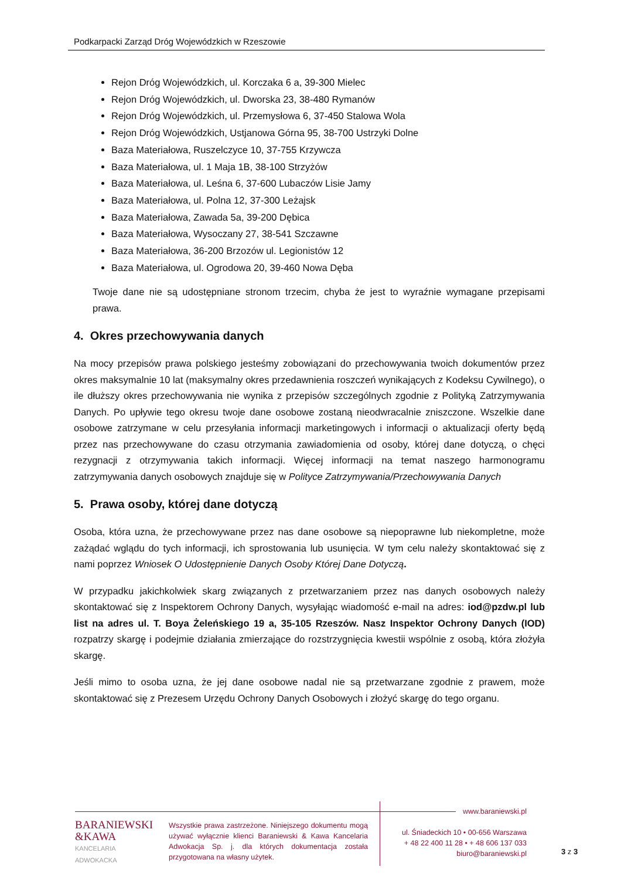Podkarpacki Zarząd Dróg Wojewódzkich w Rzeszowie
Rejon Dróg Wojewódzkich, ul. Korczaka 6 a, 39-300 Mielec
Rejon Dróg Wojewódzkich, ul. Dworska 23, 38-480 Rymanów
Rejon Dróg Wojewódzkich, ul. Przemysłowa 6, 37-450 Stalowa Wola
Rejon Dróg Wojewódzkich, Ustjanowa Górna 95, 38-700 Ustrzyki Dolne
Baza Materiałowa, Ruszelczyce 10, 37-755 Krzywcza
Baza Materiałowa, ul. 1 Maja 1B, 38-100 Strzyżów
Baza Materiałowa, ul. Leśna 6, 37-600 Lubaczów Lisie Jamy
Baza Materiałowa, ul. Polna 12, 37-300 Leżajsk
Baza Materiałowa, Zawada 5a, 39-200 Dębica
Baza Materiałowa, Wysoczany 27, 38-541 Szczawne
Baza Materiałowa, 36-200 Brzozów ul. Legionistów 12
Baza Materiałowa, ul. Ogrodowa 20, 39-460 Nowa Dęba
Twoje dane nie są udostępniane stronom trzecim, chyba że jest to wyraźnie wymagane przepisami prawa.
4. Okres przechowywania danych
Na mocy przepisów prawa polskiego jesteśmy zobowiązani do przechowywania twoich dokumentów przez okres maksymalnie 10 lat (maksymalny okres przedawnienia roszczeń wynikających z Kodeksu Cywilnego), o ile dłuższy okres przechowywania nie wynika z przepisów szczególnych zgodnie z Polityką Zatrzymywania Danych. Po upływie tego okresu twoje dane osobowe zostaną nieodwracalnie zniszczone. Wszelkie dane osobowe zatrzymane w celu przesyłania informacji marketingowych i informacji o aktualizacji oferty będą przez nas przechowywane do czasu otrzymania zawiadomienia od osoby, której dane dotyczą, o chęci rezygnacji z otrzymywania takich informacji. Więcej informacji na temat naszego harmonogramu zatrzymywania danych osobowych znajduje się w Polityce Zatrzymywania/Przechowywania Danych
5. Prawa osoby, której dane dotyczą
Osoba, która uzna, że przechowywane przez nas dane osobowe są niepoprawne lub niekompletne, może zażądać wglądu do tych informacji, ich sprostowania lub usunięcia. W tym celu należy skontaktować się z nami poprzez Wniosek O Udostępnienie Danych Osoby Której Dane Dotyczą.
W przypadku jakichkolwiek skarg związanych z przetwarzaniem przez nas danych osobowych należy skontaktować się z Inspektorem Ochrony Danych, wysyłając wiadomość e-mail na adres: iod@pzdw.pl lub list na adres ul. T. Boya Żeleńskiego 19 a, 35-105 Rzeszów. Nasz Inspektor Ochrony Danych (IOD) rozpatrzy skargę i podejmie działania zmierzające do rozstrzygnięcia kwestii wspólnie z osobą, która złożyła skargę.
Jeśli mimo to osoba uzna, że jej dane osobowe nadal nie są przetwarzane zgodnie z prawem, może skontaktować się z Prezesem Urzędu Ochrony Danych Osobowych i złożyć skargę do tego organu.
BARANIEWSKI
&KAWA
KANCELARIA
ADWOKACKA
Wszystkie prawa zastrzeżone. Niniejszego dokumentu mogą używać wyłącznie klienci Baraniewski & Kawa Kancelaria Adwokacja Sp. j. dla których dokumentacja została przygotowana na własny użytek.
www.baraniewski.pl
ul. Śniadeckich 10 • 00-656 Warszawa
+ 48 22 400 11 28 • + 48 606 137 033
biuro@baraniewski.pl
3 z 3